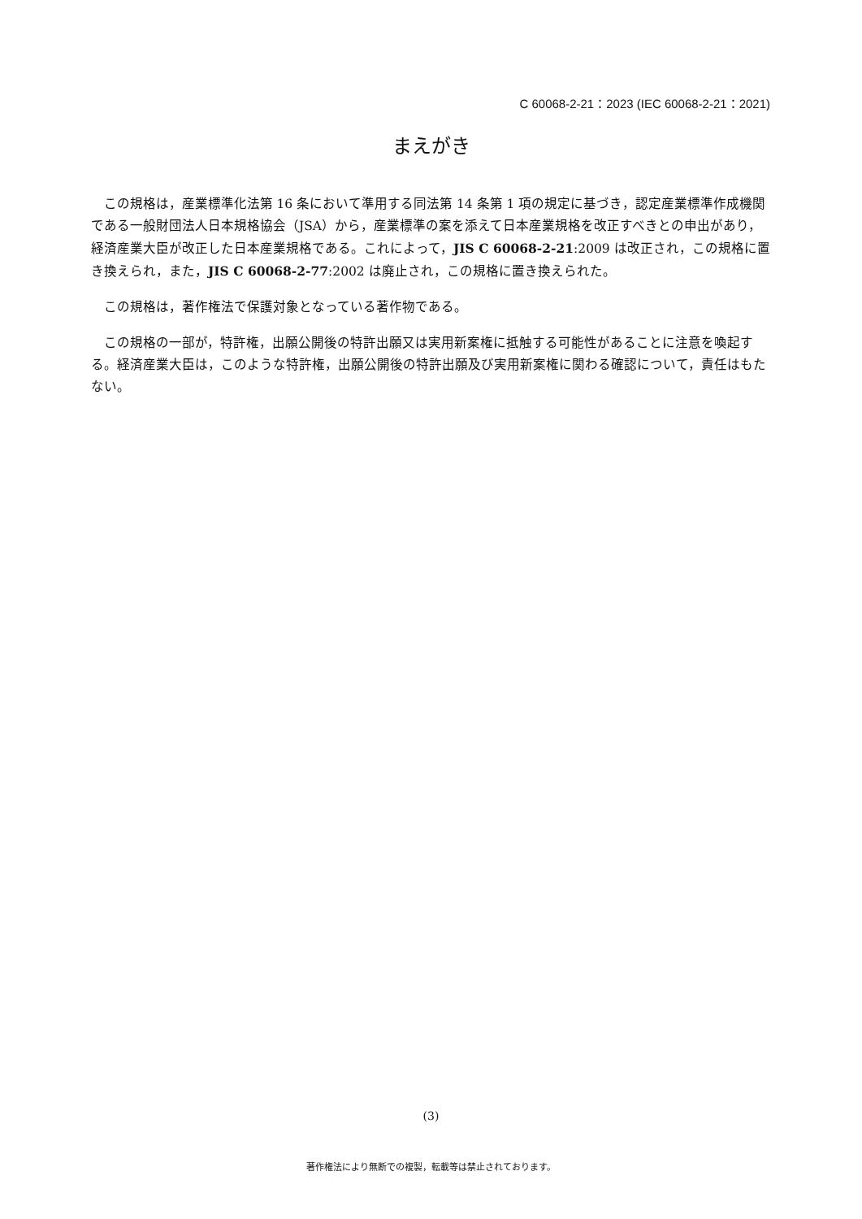C 60068-2-21：2023 (IEC 60068-2-21：2021)
まえがき
この規格は，産業標準化法第 16 条において準用する同法第 14 条第 1 項の規定に基づき，認定産業標準作成機関である一般財団法人日本規格協会（JSA）から，産業標準の案を添えて日本産業規格を改正すべきとの申出があり，経済産業大臣が改正した日本産業規格である。これによって，JIS C 60068-2-21:2009 は改正され，この規格に置き換えられ，また，JIS C 60068-2-77:2002 は廃止され，この規格に置き換えられた。
この規格は，著作権法で保護対象となっている著作物である。
この規格の一部が，特許権，出願公開後の特許出願又は実用新案権に抵触する可能性があることに注意を喚起する。経済産業大臣は，このような特許権，出願公開後の特許出願及び実用新案権に関わる確認について，責任はもたない。
(3)
著作権法により無断での複製，転載等は禁止されております。